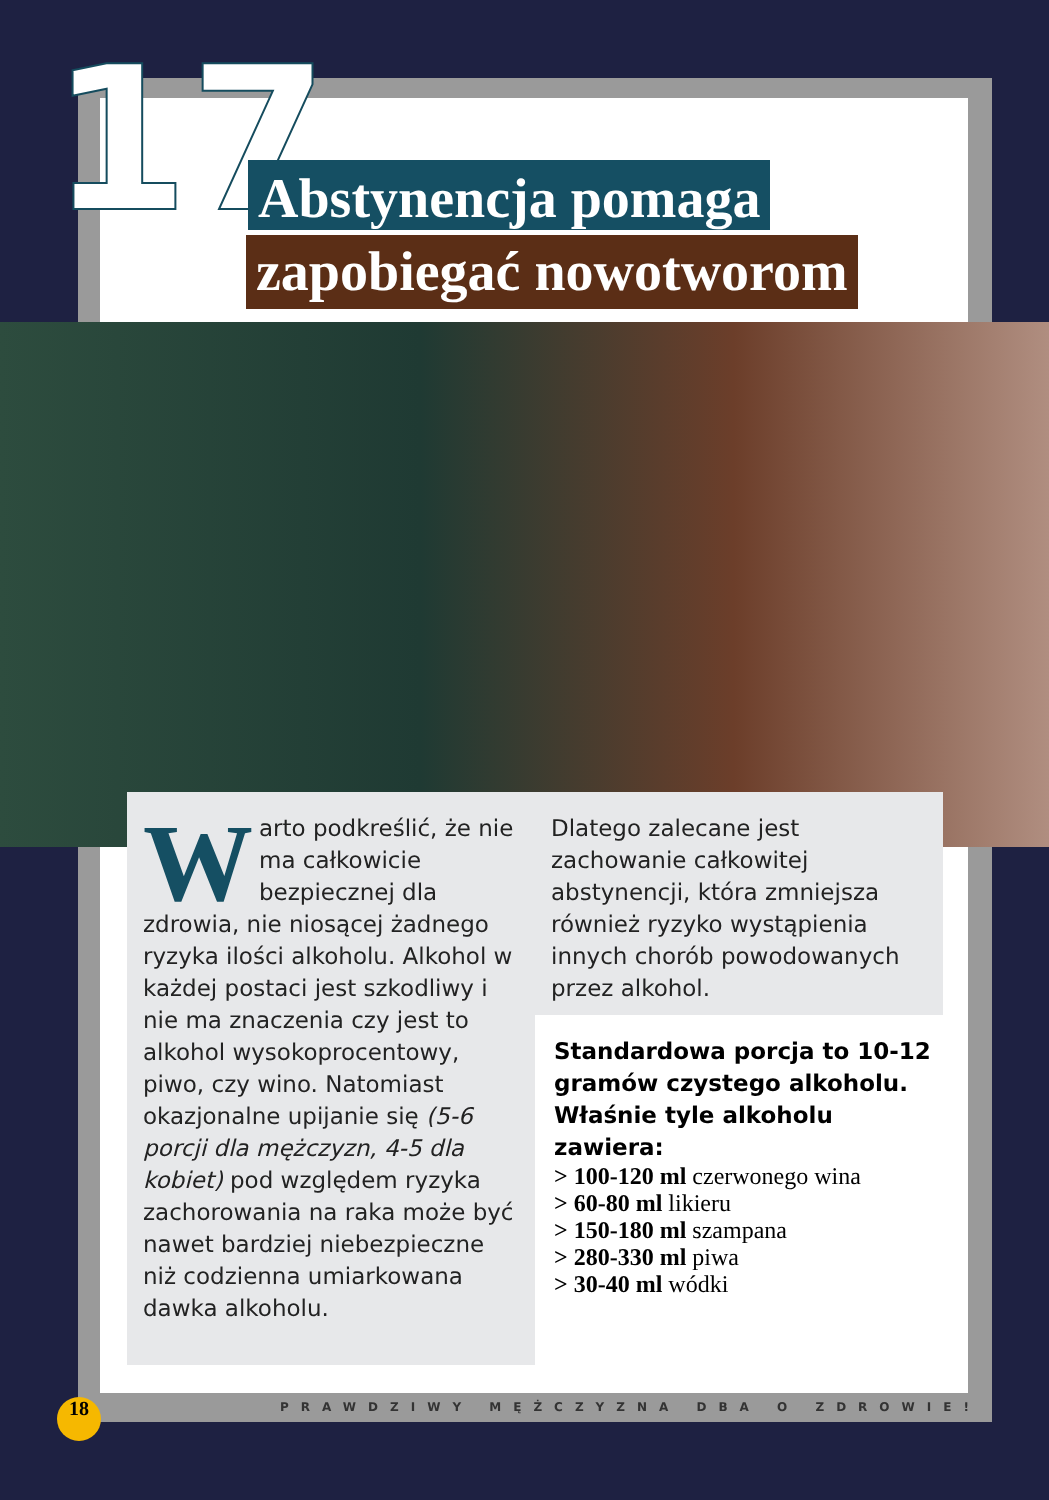17 Abstynencja pomaga
zapobiegać nowotworom
Warto podkreślić, że nie ma całkowicie bezpiecznej dla zdrowia, nie niosącej żadnego ryzyka ilości alkoholu. Alkohol w każdej postaci jest szkodliwy i nie ma znaczenia czy jest to alkohol wysokoprocentowy, piwo, czy wino. Natomiast okazjonalne upijanie się (5-6 porcji dla mężczyzn, 4-5 dla kobiet) pod względem ryzyka zachorowania na raka może być nawet bardziej niebezpieczne niż codzienna umiarkowana dawka alkoholu.
Dlatego zalecane jest zachowanie całkowitej abstynencji, która zmniejsza również ryzyko wystąpienia innych chorób powodowanych przez alkohol.
Standardowa porcja to 10-12 gramów czystego alkoholu. Właśnie tyle alkoholu zawiera:
> 100-120 ml czerwonego wina
> 60-80 ml likieru
> 150-180 ml szampana
> 280-330 ml piwa
> 30-40 ml wódki
PRAWDZIWY MĘŻCZYZNA DBA O ZDROWIE!
18